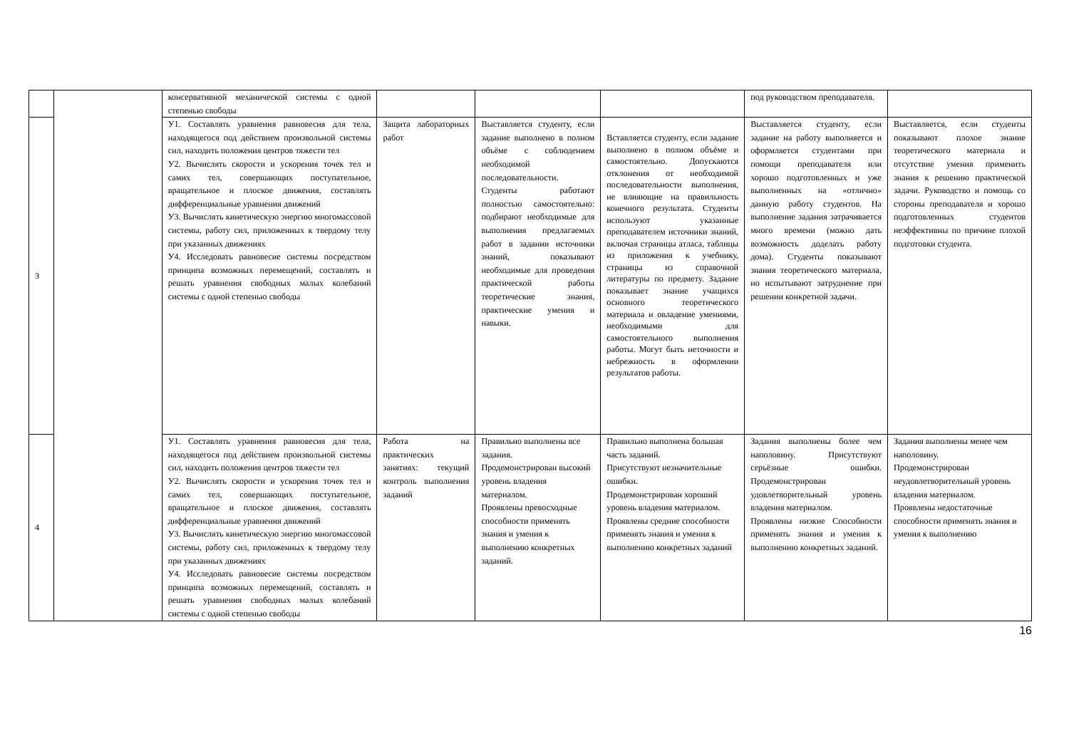| | | консервативной механической системы с одной степенью свободы | | | | под руководством преподавателя. | |
| 3 | | У1. Составлять уравнения равновесия для тела, находящегося под действием произвольной системы сил, находить положения центров тяжести тел У2. Вычислять скорости и ускорения точек тел и самих тел, совершающих поступательное, вращательное и плоское движения, составлять дифференциальные уравнения движений У3. Вычислять кинетическую энергию многомассовой системы, работу сил, приложенных к твердому телу при указанных движениях У4. Исследовать равновесие системы посредством принципа возможных перемещений, составлять и решать уравнения свободных малых колебаний системы с одной степенью свободы | Защита лабораторных работ | Выставляется студенту, если задание выполнено в полном объёме с соблюдением необходимой последовательности. Студенты работают полностью самостоятельно: подбирают необходимые для выполнения предлагаемых работ в задании источники знаний, показывают необходимые для проведения практической работы теоретические знания, практические умения и навыки. | Вставляется студенту, если задание выполнено в полном объёме и самостоятельно. Допускаются отклонения от необходимой последовательности выполнения, не влияющие на правильность конечного результата. Студенты используют указанные преподавателем источники знаний, включая страницы атласа, таблицы из приложения к учебнику, страницы из справочной литературы по предмету. Задание показывает знание учащихся основного теоретического материала и овладение умениями, необходимыми для самостоятельного выполнения работы. Могут быть неточности и небрежность в оформлении результатов работы. | Выставляется студенту, если задание на работу выполняется и оформляется студентами при помощи преподавателя или хорошо подготовленных и уже выполненных на «отлично» данную работу студентов. На выполнение задания затрачивается много времени (можно дать возможность доделать работу дома). Студенты показывают знания теоретического материала, но испытывают затруднение при решении конкретной задачи. | Выставляется, если студенты показывают плохое знание теоретического материала и отсутствие умения применить знания к решению практической задачи. Руководство и помощь со стороны преподавателя и хорошо подготовленных студентов неэффективны по причине плохой подготовки студента. |
| 4 | | У1. Составлять уравнения равновесия для тела, находящегося под действием произвольной системы сил, находить положения центров тяжести тел У2. Вычислять скорости и ускорения точек тел и самих тел, совершающих поступательное, вращательное и плоское движения, составлять дифференциальные уравнения движений У3. Вычислять кинетическую энергию многомассовой системы, работу сил, приложенных к твердому телу при указанных движениях У4. Исследовать равновесие системы посредством принципа возможных перемещений, составлять и решать уравнения свободных малых колебаний системы с одной степенью свободы | Работа на практических занятиях: текущий контроль выполнения заданий | Правильно выполнены все задания. Продемонстрирован высокий уровень владения материалом. Проявлены превосходные способности применять знания и умения к выполнению конкретных заданий. | Правильно выполнена большая часть заданий. Присутствуют незначительные ошибки. Продемонстрирован хороший уровень владения материалом. Проявлены средние способности применять знания и умения к выполнению конкретных заданий | Задания выполнены более чем наполовину. Присутствуют серьёзные ошибки. Продемонстрирован удовлетворительный уровень владения материалом. Проявлены низкие Способности применять знания и умения к выполнению конкретных заданий. | Задания выполнены менее чем наполовину. Продемонстрирован неудовлетворительный уровень владения материалом. Проявлены недостаточные способности применять знания и умения к выполнению |
16